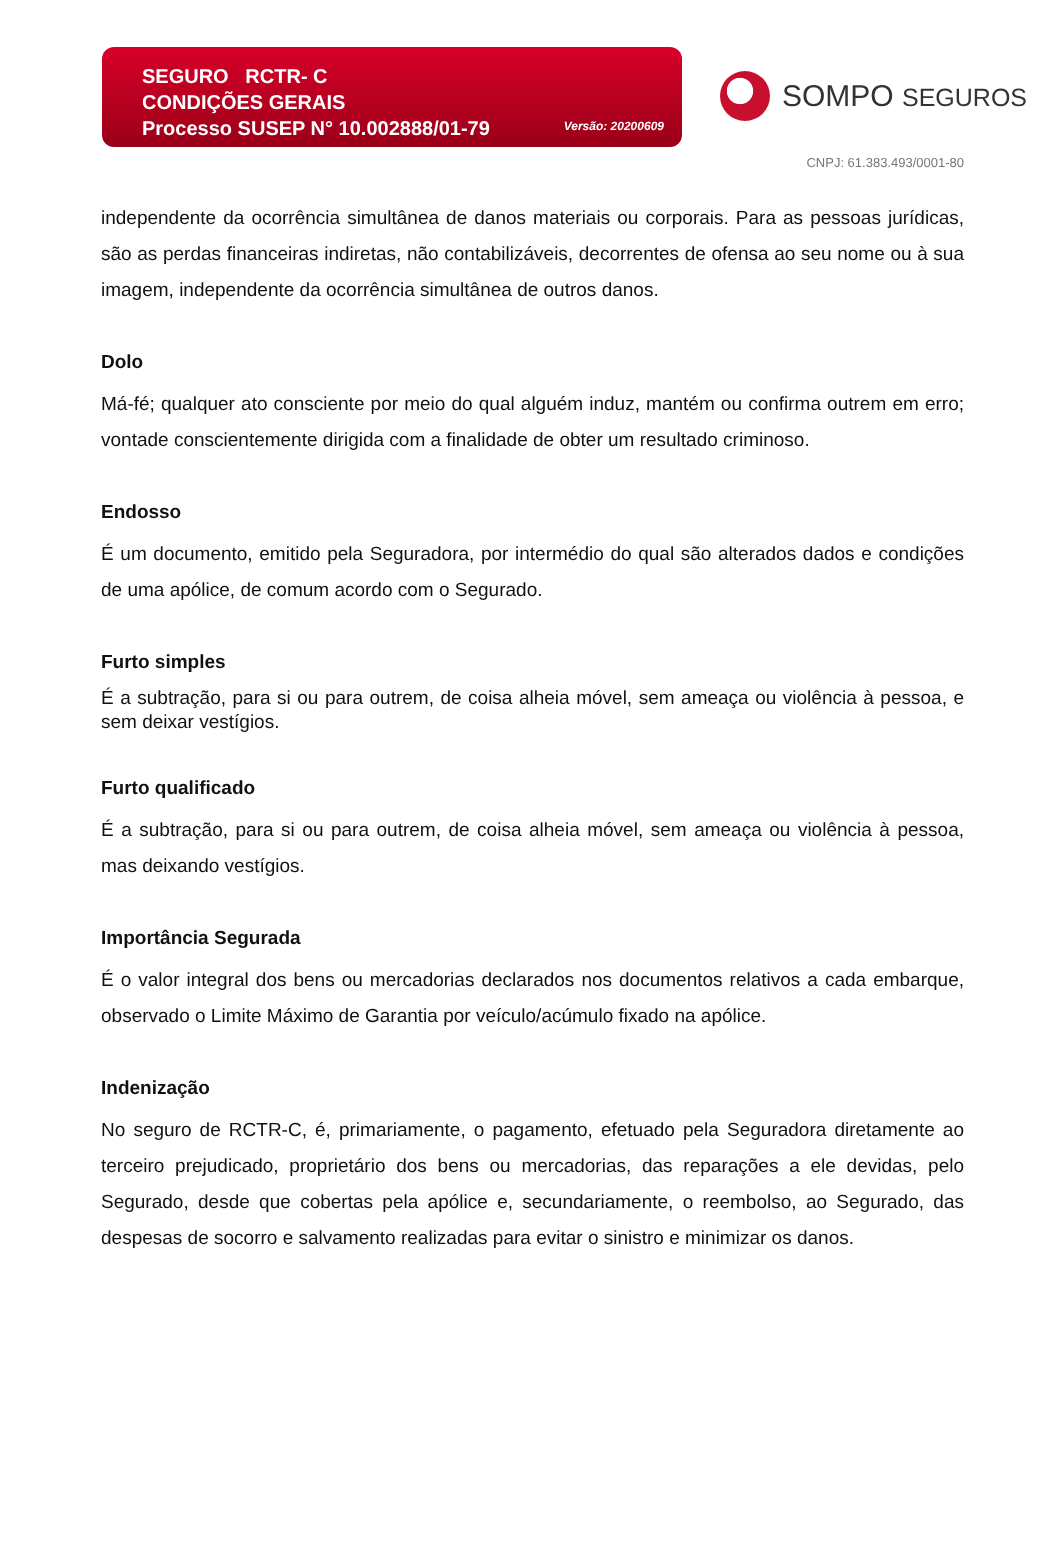SEGURO RCTR- C
CONDIÇÕES GERAIS
Processo SUSEP N° 10.002888/01-79
Versão: 20200609
SOMPO SEGUROS
CNPJ: 61.383.493/0001-80
independente da ocorrência simultânea de danos materiais ou corporais. Para as pessoas jurídicas, são as perdas financeiras indiretas, não contabilizáveis, decorrentes de ofensa ao seu nome ou à sua imagem, independente da ocorrência simultânea de outros danos.
Dolo
Má-fé; qualquer ato consciente por meio do qual alguém induz, mantém ou confirma outrem em erro; vontade conscientemente dirigida com a finalidade de obter um resultado criminoso.
Endosso
É um documento, emitido pela Seguradora, por intermédio do qual são alterados dados e condições de uma apólice, de comum acordo com o Segurado.
Furto simples
É a subtração, para si ou para outrem, de coisa alheia móvel, sem ameaça ou violência à pessoa, e sem deixar vestígios.
Furto qualificado
É a subtração, para si ou para outrem, de coisa alheia móvel, sem ameaça ou violência à pessoa, mas deixando vestígios.
Importância Segurada
É o valor integral dos bens ou mercadorias declarados nos documentos relativos a cada embarque, observado o Limite Máximo de Garantia por veículo/acúmulo fixado na apólice.
Indenização
No seguro de RCTR-C, é, primariamente, o pagamento, efetuado pela Seguradora diretamente ao terceiro prejudicado, proprietário dos bens ou mercadorias, das reparações a ele devidas, pelo Segurado, desde que cobertas pela apólice e, secundariamente, o reembolso, ao Segurado, das despesas de socorro e salvamento realizadas para evitar o sinistro e minimizar os danos.